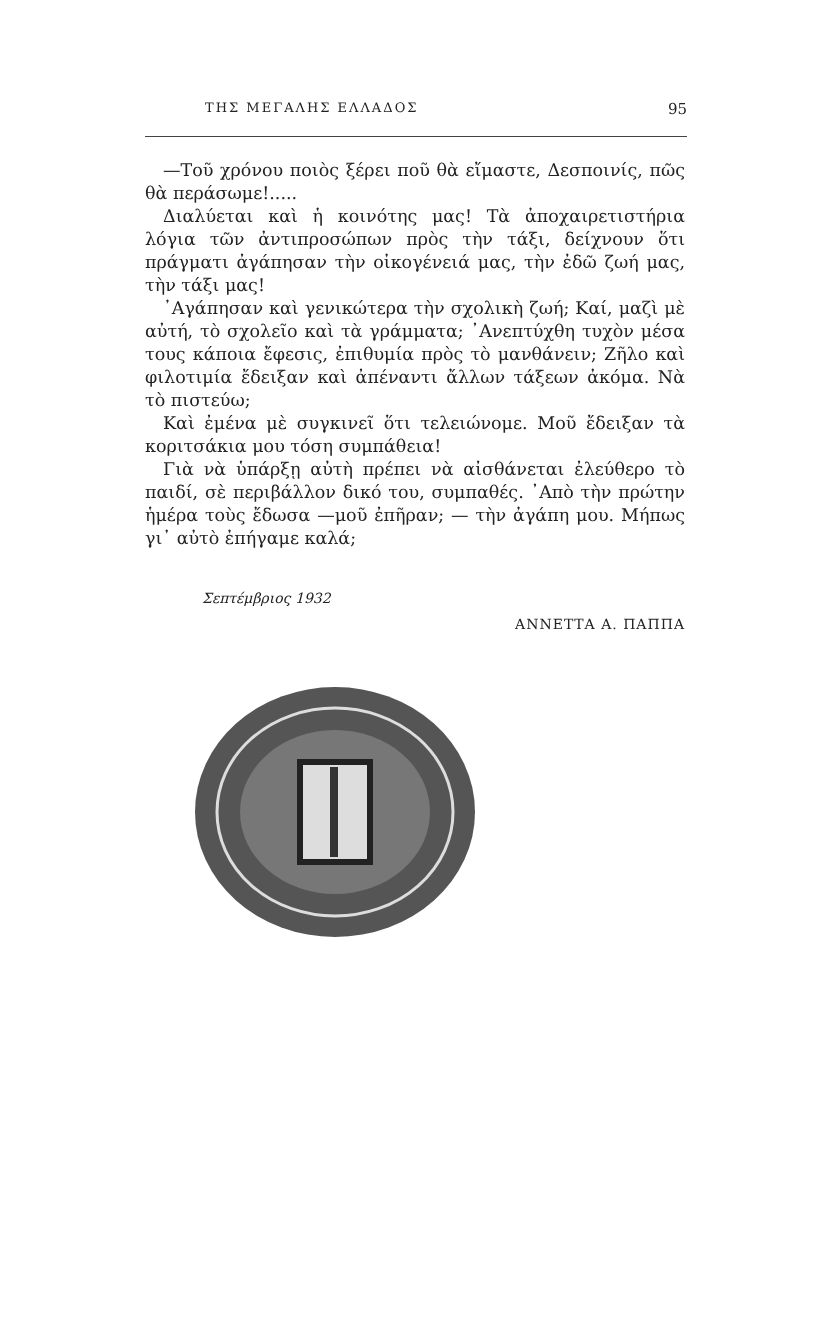ΤΗΣ ΜΕΓΑΛΗΣ ΕΛΛΑΔΟΣ 95
—Τοῦ χρόνου ποιὸς ξέρει ποῦ θὰ εἴμαστε, Δεσποινίς, πῶς θὰ περάσωμε!.....
Διαλύεται καὶ ἡ κοινότης μας! Τὰ ἀποχαιρετιστήρια λόγια τῶν ἀντιπροσώπων πρὸς τὴν τάξι, δείχνουν ὅτι πράγματι ἀγάπησαν τὴν οἰκογένειά μας, τὴν ἐδῶ ζωή μας, τὴν τάξι μας!
᾿Αγάπησαν καὶ γενικώτερα τὴν σχολικὴ ζωή; Καί, μαζὶ μὲ αὐτή, τὸ σχολεῖο καὶ τὰ γράμματα; ᾿Ανεπτύχθη τυχὸν μέσα τους κάποια ἔφεσις, ἐπιθυμία πρὸς τὸ μανθάνειν; Ζῆλο καὶ φιλοτιμία ἔδειξαν καὶ ἀπέναντι ἄλλων τάξεων ἀκόμα. Νὰ τὸ πιστεύω;
Καὶ ἐμένα μὲ συγκινεῖ ὅτι τελειώνομε. Μοῦ ἔδειξαν τὰ κοριτσάκια μου τόση συμπάθεια!
Γιὰ νὰ ὑπάρξῃ αὐτὴ πρέπει νὰ αἰσθάνεται ἐλεύθερο τὸ παιδί, σὲ περιβάλλον δικό του, συμπαθές. ᾿Απὸ τὴν πρώτην ἡμέρα τοὺς ἔδωσα —μοῦ ἐπῆραν; — τὴν ἀγάπη μου. Μήπως γι᾿ αὐτὸ ἐπήγαμε καλά;
Σεπτέμβριος 1932
ΑΝΝΕΤΤΑ Α. ΠΑΠΠΑ